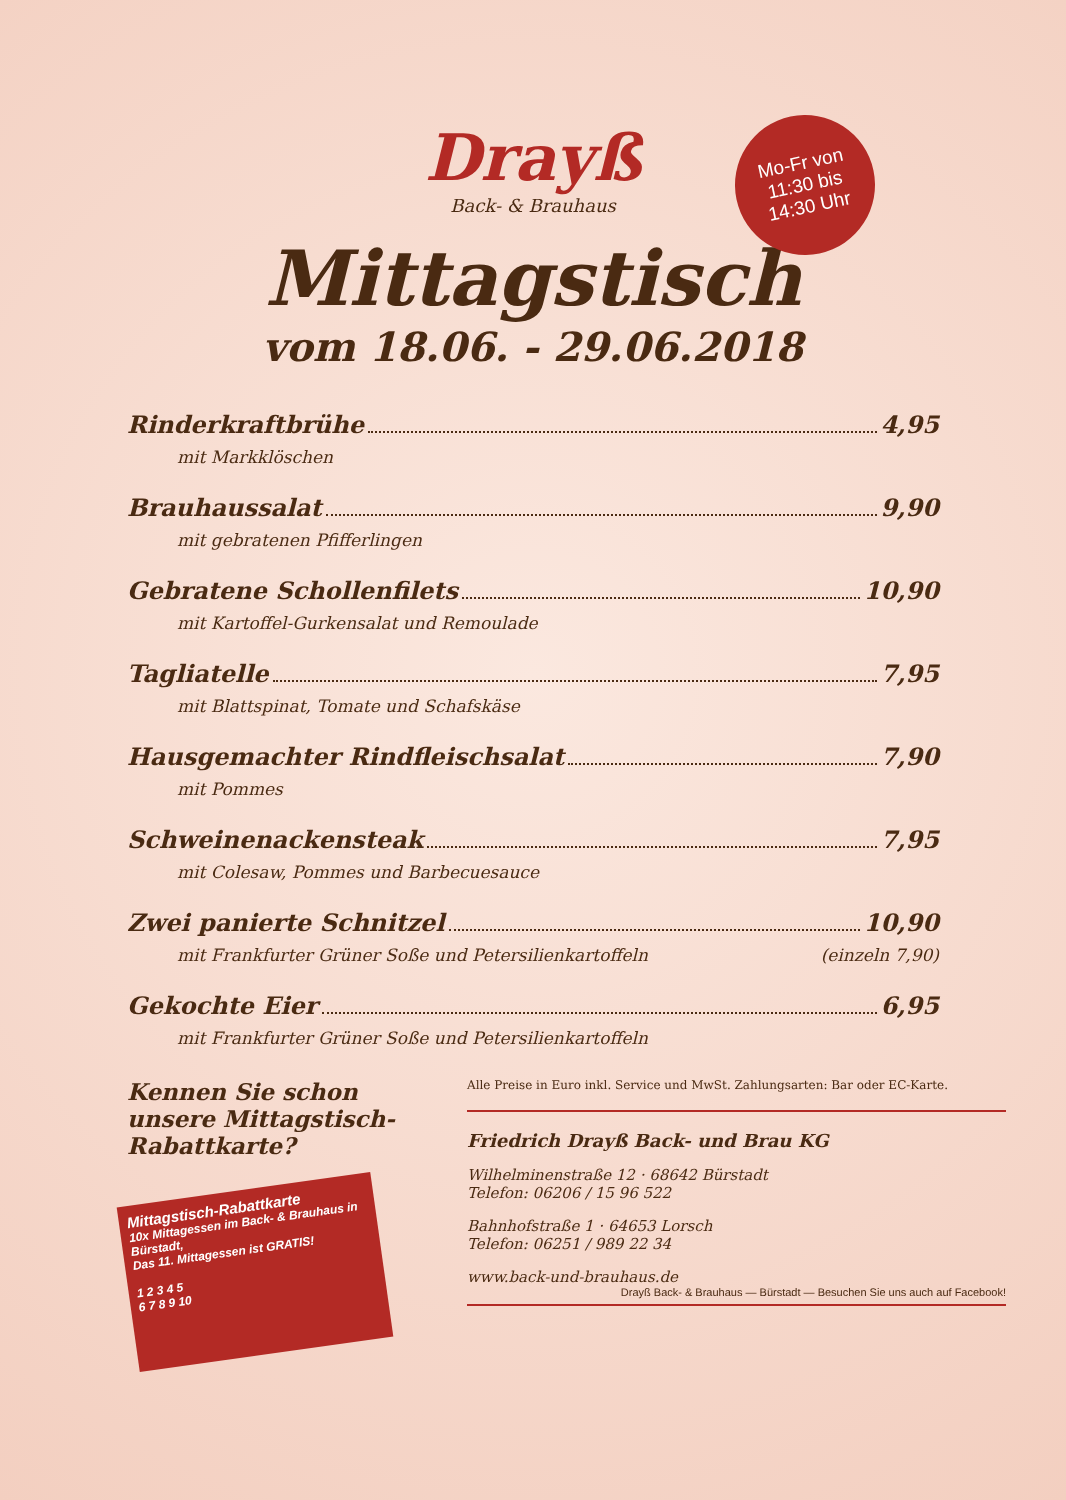Mo-Fr von
11:30 bis
14:30 Uhr
Drayß
Back- & Brauhaus
Mittagstisch
vom 18.06. - 29.06.2018
Rinderkraftbrühe 4,95
mit Markklöschen
Brauhaussalat 9,90
mit gebratenen Pfifferlingen
Gebratene Schollenfilets 10,90
mit Kartoffel-Gurkensalat und Remoulade
Tagliatelle 7,95
mit Blattspinat, Tomate und Schafskäse
Hausgemachter Rindfleischsalat 7,90
mit Pommes
Schweinenackensteak 7,95
mit Colesaw, Pommes und Barbecuesauce
Zwei panierte Schnitzel 10,90
mit Frankfurter Grüner Soße und Petersilienkartoffeln (einzeln 7,90)
Gekochte Eier 6,95
mit Frankfurter Grüner Soße und Petersilienkartoffeln
Kennen Sie schon
unsere Mittagstisch-
Rabattkarte?
Mittagstisch-Rabattkarte
10x Mittagessen im Back- & Brauhaus in Bürstadt,
Das 11. Mittagessen ist GRATIS!
1 2 3 4 5
6 7 8 9 10
Alle Preise in Euro inkl. Service und MwSt. Zahlungsarten: Bar oder EC-Karte.
Friedrich Drayß Back- und Brau KG
Wilhelminenstraße 12 · 68642 Bürstadt
Telefon: 06206 / 15 96 522
Bahnhofstraße 1 · 64653 Lorsch
Telefon: 06251 / 989 22 34
www.back-und-brauhaus.de Drayß Back- & Brauhaus — Bürstadt — Besuchen Sie uns auch auf Facebook!